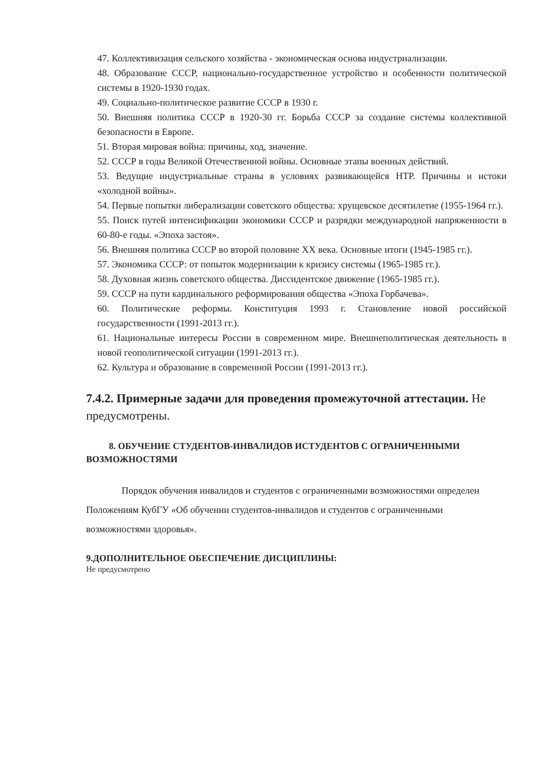47. Коллективизация сельского хозяйства - экономическая основа индустриализации.
48. Образование СССР, национально-государственное устройство и особенности политической системы в 1920-1930 годах.
49. Социально-политическое развитие СССР в 1930 г.
50. Внешняя политика СССР в 1920-30 гг. Борьба СССР за создание системы коллективной безопасности в Европе.
51. Вторая мировая война: причины, ход, значение.
52. СССР в годы Великой Отечественной войны. Основные этапы военных действий.
53. Ведущие индустриальные страны в условиях развивающейся НТР. Причины и истоки «холодной войны».
54. Первые попытки либерализации советского общества: хрущевское десятилетие (1955-1964 гг.).
55. Поиск путей интенсификации экономики СССР и разрядки международной напряженности в 60-80-е годы. «Эпоха застоя».
56. Внешняя политика СССР во второй половине XX века. Основные итоги (1945-1985 гг.).
57. Экономика СССР: от попыток модернизации к кризису системы (1965-1985 гг.).
58. Духовная жизнь советского общества. Диссидентское движение (1965-1985 гг.).
59. СССР на пути кардинального реформирования общества «Эпоха Горбачева».
60. Политические реформы. Конституция 1993 г. Становление новой российской государственности (1991-2013 гг.).
61. Национальные интересы России в современном мире. Внешнеполитическая деятельность в новой геополитической ситуации (1991-2013 гг.).
62. Культура и образование в современной России (1991-2013 гг.).
7.4.2. Примерные задачи для проведения промежуточной аттестации. Не предусмотрены.
8. ОБУЧЕНИЕ СТУДЕНТОВ-ИНВАЛИДОВ ИСТУДЕНТОВ С ОГРАНИЧЕННЫМИ ВОЗМОЖНОСТЯМИ
Порядок обучения инвалидов и студентов с ограниченными возможностями определен Положениям КубГУ «Об обучении студентов-инвалидов и студентов с ограниченными возможностями здоровья».
9.ДОПОЛНИТЕЛЬНОЕ ОБЕСПЕЧЕНИЕ ДИСЦИПЛИНЫ:
Не предусмотрено